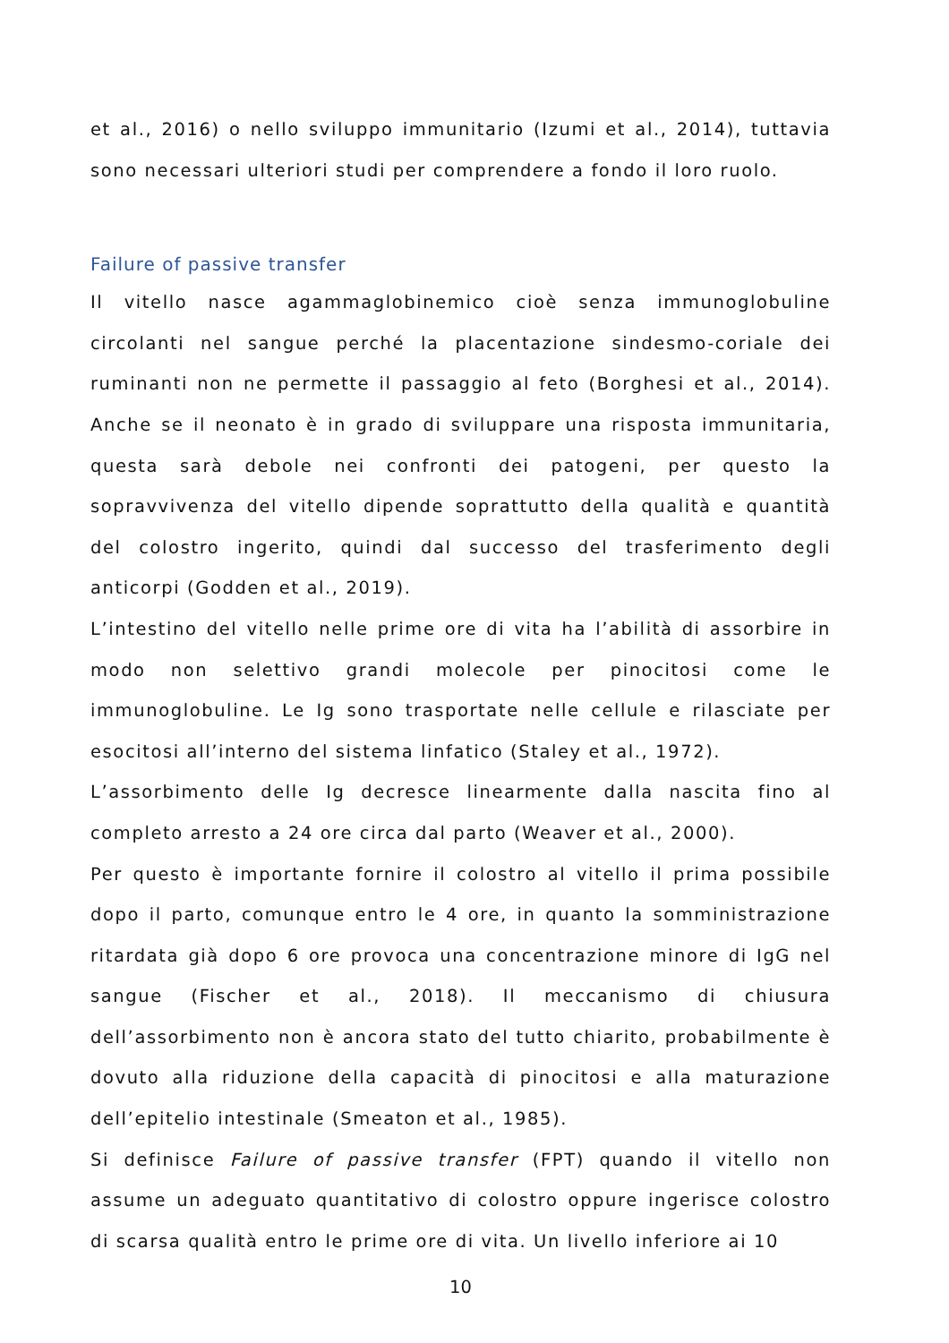et al., 2016) o nello sviluppo immunitario (Izumi et al., 2014), tuttavia sono necessari ulteriori studi per comprendere a fondo il loro ruolo.
Failure of passive transfer
Il vitello nasce agammaglobinemico cioè senza immunoglobuline circolanti nel sangue perché la placentazione sindesmo-coriale dei ruminanti non ne permette il passaggio al feto (Borghesi et al., 2014). Anche se il neonato è in grado di sviluppare una risposta immunitaria, questa sarà debole nei confronti dei patogeni, per questo la sopravvivenza del vitello dipende soprattutto della qualità e quantità del colostro ingerito, quindi dal successo del trasferimento degli anticorpi (Godden et al., 2019).
L’intestino del vitello nelle prime ore di vita ha l’abilità di assorbire in modo non selettivo grandi molecole per pinocitosi come le immunoglobuline. Le Ig sono trasportate nelle cellule e rilasciate per esocitosi all’interno del sistema linfatico (Staley et al., 1972).
L’assorbimento delle Ig decresce linearmente dalla nascita fino al completo arresto a 24 ore circa dal parto (Weaver et al., 2000).
Per questo è importante fornire il colostro al vitello il prima possibile dopo il parto, comunque entro le 4 ore, in quanto la somministrazione ritardata già dopo 6 ore provoca una concentrazione minore di IgG nel sangue (Fischer et al., 2018). Il meccanismo di chiusura dell’assorbimento non è ancora stato del tutto chiarito, probabilmente è dovuto alla riduzione della capacità di pinocitosi e alla maturazione dell’epitelio intestinale (Smeaton et al., 1985).
Si definisce Failure of passive transfer (FPT) quando il vitello non assume un adeguato quantitativo di colostro oppure ingerisce colostro di scarsa qualità entro le prime ore di vita. Un livello inferiore ai 10
10